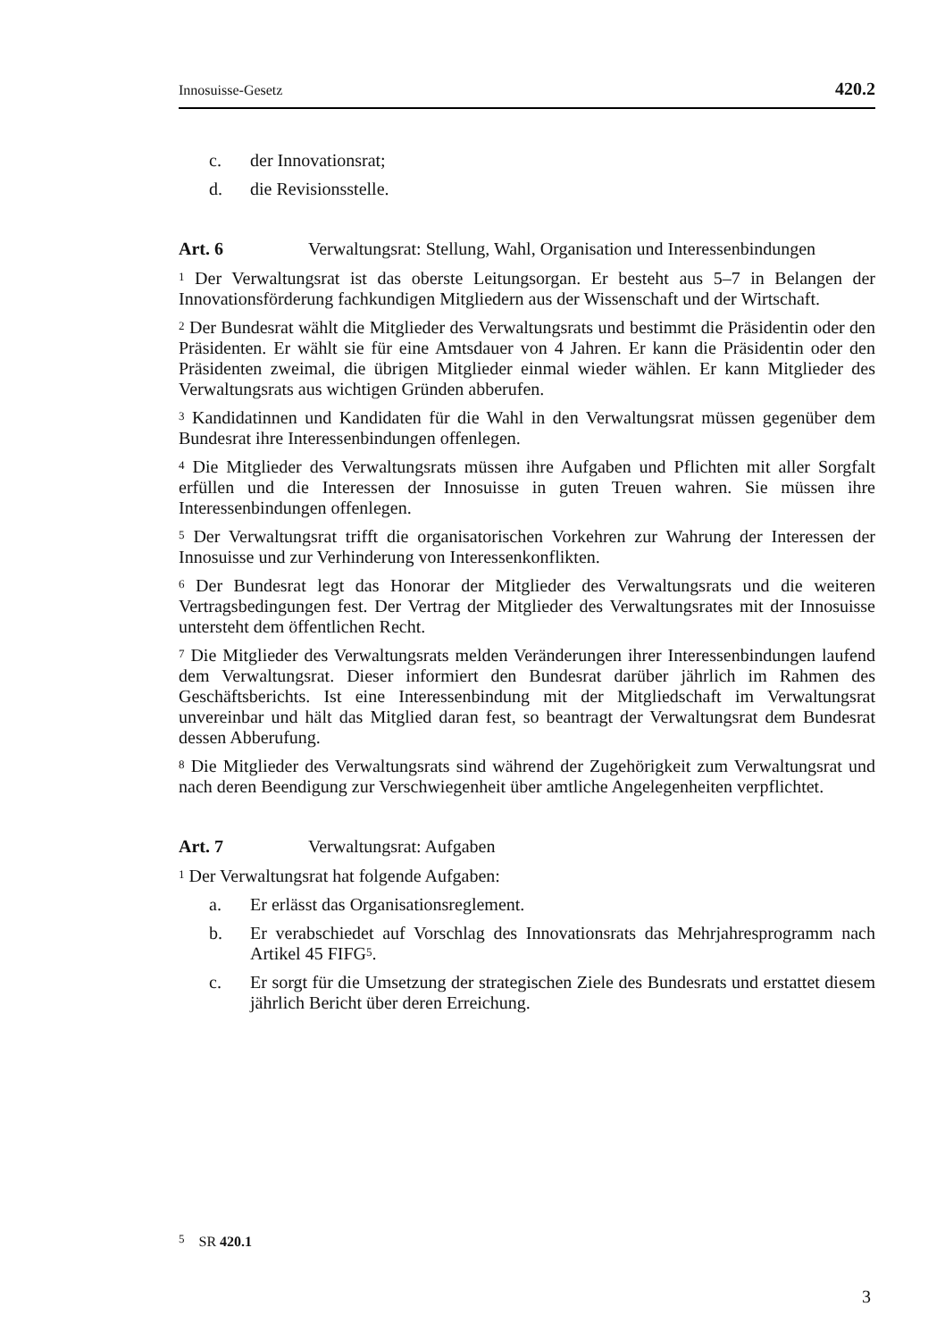Innosuisse-Gesetz 420.2
c. der Innovationsrat;
d. die Revisionsstelle.
Art. 6 Verwaltungsrat: Stellung, Wahl, Organisation und Interessenbindungen
<sup>1</sup> Der Verwaltungsrat ist das oberste Leitungsorgan. Er besteht aus 5–7 in Belangen der Innovationsförderung fachkundigen Mitgliedern aus der Wissenschaft und der Wirtschaft.
<sup>2</sup> Der Bundesrat wählt die Mitglieder des Verwaltungsrats und bestimmt die Präsidentin oder den Präsidenten. Er wählt sie für eine Amtsdauer von 4 Jahren. Er kann die Präsidentin oder den Präsidenten zweimal, die übrigen Mitglieder einmal wieder wählen. Er kann Mitglieder des Verwaltungsrats aus wichtigen Gründen abberufen.
<sup>3</sup> Kandidatinnen und Kandidaten für die Wahl in den Verwaltungsrat müssen gegenüber dem Bundesrat ihre Interessenbindungen offenlegen.
<sup>4</sup> Die Mitglieder des Verwaltungsrats müssen ihre Aufgaben und Pflichten mit aller Sorgfalt erfüllen und die Interessen der Innosuisse in guten Treuen wahren. Sie müssen ihre Interessenbindungen offenlegen.
<sup>5</sup> Der Verwaltungsrat trifft die organisatorischen Vorkehren zur Wahrung der Interessen der Innosuisse und zur Verhinderung von Interessenkonflikten.
<sup>6</sup> Der Bundesrat legt das Honorar der Mitglieder des Verwaltungsrats und die weiteren Vertragsbedingungen fest. Der Vertrag der Mitglieder des Verwaltungsrates mit der Innosuisse untersteht dem öffentlichen Recht.
<sup>7</sup> Die Mitglieder des Verwaltungsrats melden Veränderungen ihrer Interessenbindungen laufend dem Verwaltungsrat. Dieser informiert den Bundesrat darüber jährlich im Rahmen des Geschäftsberichts. Ist eine Interessenbindung mit der Mitgliedschaft im Verwaltungsrat unvereinbar und hält das Mitglied daran fest, so beantragt der Verwaltungsrat dem Bundesrat dessen Abberufung.
<sup>8</sup> Die Mitglieder des Verwaltungsrats sind während der Zugehörigkeit zum Verwaltungsrat und nach deren Beendigung zur Verschwiegenheit über amtliche Angelegenheiten verpflichtet.
Art. 7 Verwaltungsrat: Aufgaben
<sup>1</sup> Der Verwaltungsrat hat folgende Aufgaben:
a. Er erlässt das Organisationsreglement.
b. Er verabschiedet auf Vorschlag des Innovationsrats das Mehrjahresprogramm nach Artikel 45 FIFG<sup>5</sup>.
c. Er sorgt für die Umsetzung der strategischen Ziele des Bundesrats und erstattet diesem jährlich Bericht über deren Erreichung.
<sup>5</sup> SR 420.1
3